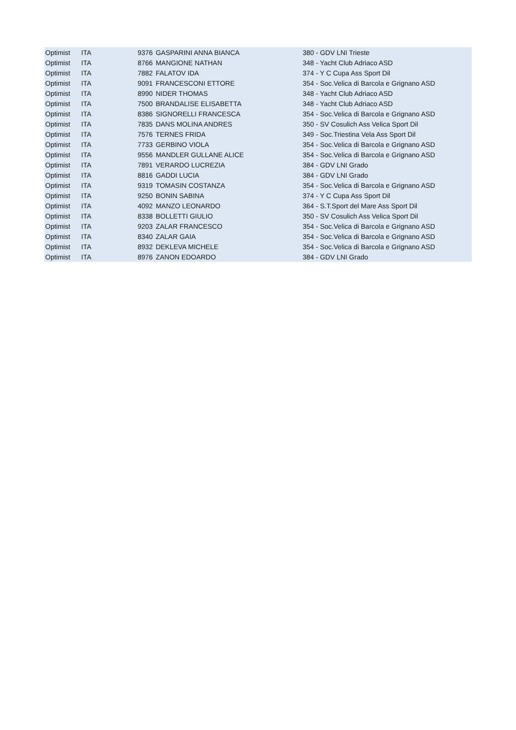| Optimist | ITA | 9376 | GASPARINI ANNA BIANCA | 380 - GDV LNI Trieste |
| Optimist | ITA | 8766 | MANGIONE NATHAN | 348 - Yacht Club Adriaco ASD |
| Optimist | ITA | 7882 | FALATOV IDA | 374 - Y C Cupa Ass Sport Dil |
| Optimist | ITA | 9091 | FRANCESCONI ETTORE | 354 - Soc.Velica di Barcola e Grignano ASD |
| Optimist | ITA | 8990 | NIDER THOMAS | 348 - Yacht Club Adriaco ASD |
| Optimist | ITA | 7500 | BRANDALISE ELISABETTA | 348 - Yacht Club Adriaco ASD |
| Optimist | ITA | 8386 | SIGNORELLI FRANCESCA | 354 - Soc.Velica di Barcola e Grignano ASD |
| Optimist | ITA | 7835 | DANS MOLINA ANDRES | 350 - SV Cosulich Ass Velica Sport Dil |
| Optimist | ITA | 7576 | TERNES FRIDA | 349 - Soc.Triestina Vela Ass Sport Dil |
| Optimist | ITA | 7733 | GERBINO VIOLA | 354 - Soc.Velica di Barcola e Grignano ASD |
| Optimist | ITA | 9556 | MANDLER GULLANE ALICE | 354 - Soc.Velica di Barcola e Grignano ASD |
| Optimist | ITA | 7891 | VERARDO LUCREZIA | 384 - GDV LNI Grado |
| Optimist | ITA | 8816 | GADDI LUCIA | 384 - GDV LNI Grado |
| Optimist | ITA | 9319 | TOMASIN COSTANZA | 354 - Soc.Velica di Barcola e Grignano ASD |
| Optimist | ITA | 9250 | BONIN SABINA | 374 - Y C Cupa Ass Sport Dil |
| Optimist | ITA | 4092 | MANZO LEONARDO | 364 - S.T.Sport del Mare Ass Sport Dil |
| Optimist | ITA | 8338 | BOLLETTI GIULIO | 350 - SV Cosulich Ass Velica Sport Dil |
| Optimist | ITA | 9203 | ZALAR FRANCESCO | 354 - Soc.Velica di Barcola e Grignano ASD |
| Optimist | ITA | 8340 | ZALAR GAIA | 354 - Soc.Velica di Barcola e Grignano ASD |
| Optimist | ITA | 8932 | DEKLEVA MICHELE | 354 - Soc.Velica di Barcola e Grignano ASD |
| Optimist | ITA | 8976 | ZANON EDOARDO | 384 - GDV LNI Grado |